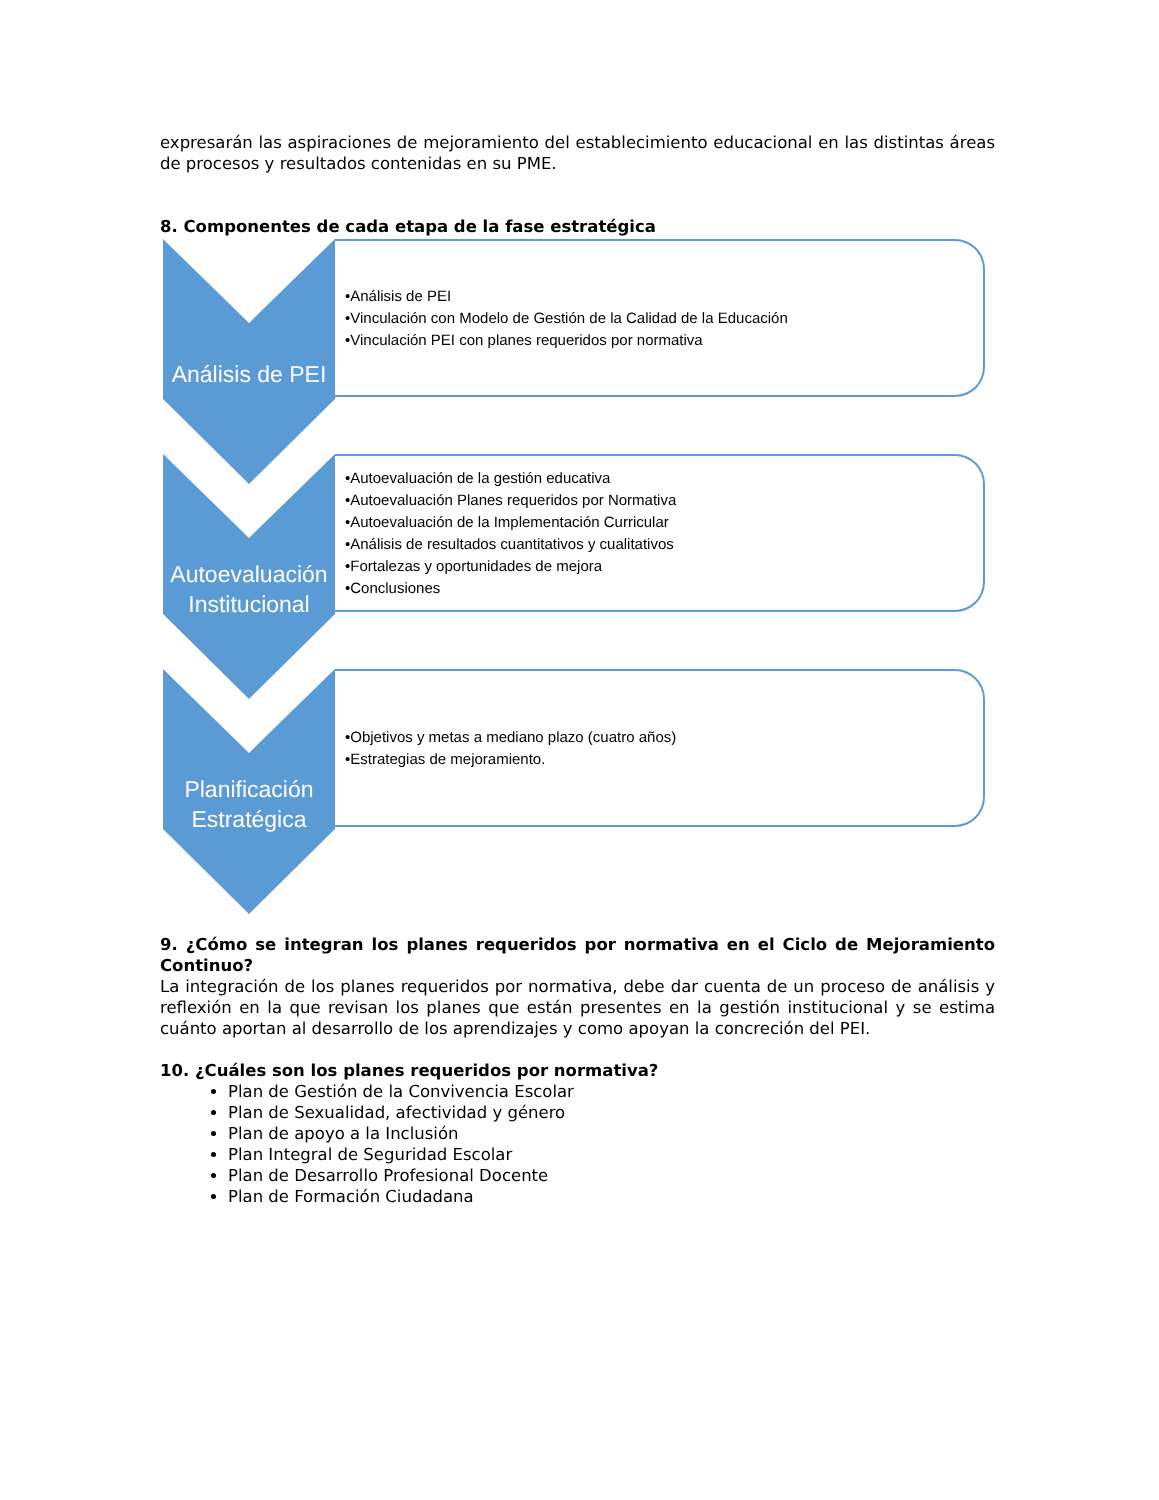expresarán las aspiraciones de mejoramiento del establecimiento educacional en las distintas áreas de procesos y resultados contenidas en su PME.
8. Componentes de cada etapa de la fase estratégica
Análisis de PEI
•Análisis de PEI
•Vinculación con Modelo de Gestión de la Calidad de la Educación
•Vinculación PEI con planes requeridos por normativa
Autoevaluación Institucional
•Autoevaluación de la gestión educativa
•Autoevaluación Planes requeridos por Normativa
•Autoevaluación de la Implementación Curricular
•Análisis de resultados cuantitativos y cualitativos
•Fortalezas y oportunidades de mejora
•Conclusiones
Planificación Estratégica
•Objetivos y metas a mediano plazo (cuatro años)
•Estrategias de mejoramiento.
9. ¿Cómo se integran los planes requeridos por normativa en el Ciclo de Mejoramiento Continuo?
La integración de los planes requeridos por normativa, debe dar cuenta de un proceso de análisis y reflexión en la que revisan los planes que están presentes en la gestión institucional y se estima cuánto aportan al desarrollo de los aprendizajes y como apoyan la concreción del PEI.
10. ¿Cuáles son los planes requeridos por normativa?
Plan de Gestión de la Convivencia Escolar
Plan de Sexualidad, afectividad y género
Plan de apoyo a la Inclusión
Plan Integral de Seguridad Escolar
Plan de Desarrollo Profesional Docente
Plan de Formación Ciudadana